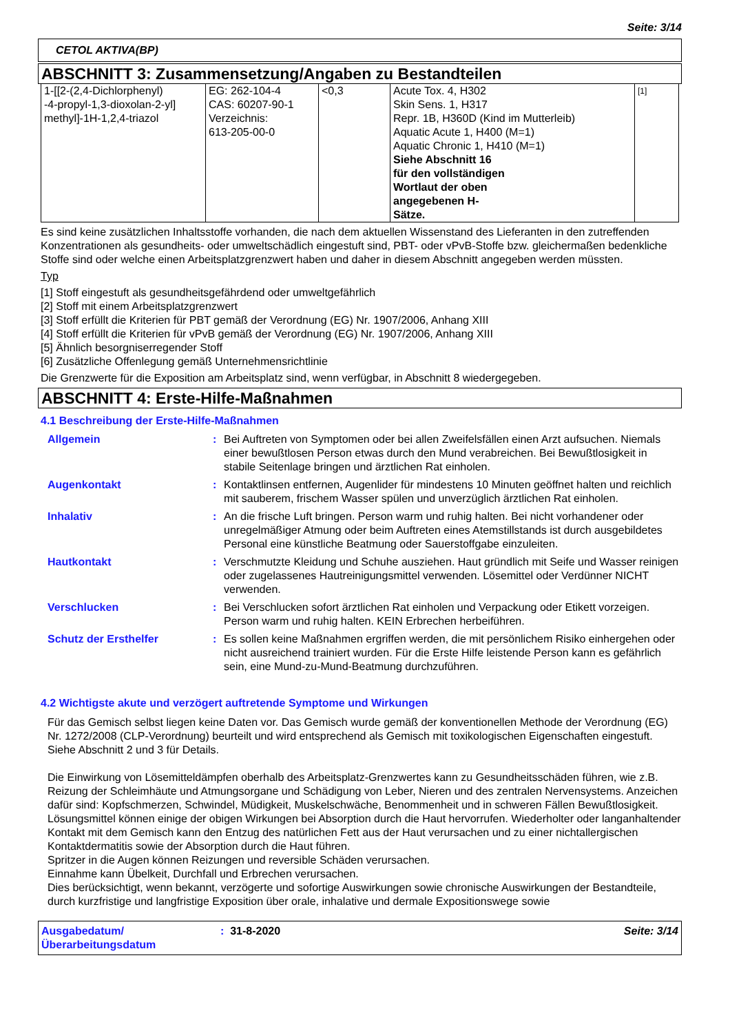Seite: 3/14
CETOL AKTIVA(BP)
ABSCHNITT 3: Zusammensetzung/Angaben zu Bestandteilen
| 1-[[2-(2,4-Dichlorphenyl) -4-propyl-1,3-dioxolan-2-yl] methyl]-1H-1,2,4-triazol | EG: 262-104-4 CAS: 60207-90-1 Verzeichnis: 613-205-00-0 | <0,3 | Acute Tox. 4, H302 Skin Sens. 1, H317 Repr. 1B, H360D (Kind im Mutterleib) Aquatic Acute 1, H400 (M=1) Aquatic Chronic 1, H410 (M=1) Siehe Abschnitt 16 für den vollständigen Wortlaut der oben angegebenen H- Sätze. | [1] |
Es sind keine zusätzlichen Inhaltsstoffe vorhanden, die nach dem aktuellen Wissenstand des Lieferanten in den zutreffenden Konzentrationen als gesundheits- oder umweltschädlich eingestuft sind, PBT- oder vPvB-Stoffe bzw. gleichermaßen bedenkliche Stoffe sind oder welche einen Arbeitsplatzgrenzwert haben und daher in diesem Abschnitt angegeben werden müssten.
Typ
[1] Stoff eingestuft als gesundheitsgefährdend oder umweltgefährlich
[2] Stoff mit einem Arbeitsplatzgrenzwert
[3] Stoff erfüllt die Kriterien für PBT gemäß der Verordnung (EG) Nr. 1907/2006, Anhang XIII
[4] Stoff erfüllt die Kriterien für vPvB gemäß der Verordnung (EG) Nr. 1907/2006, Anhang XIII
[5] Ähnlich besorgniserregender Stoff
[6] Zusätzliche Offenlegung gemäß Unternehmensrichtlinie
Die Grenzwerte für die Exposition am Arbeitsplatz sind, wenn verfügbar, in Abschnitt 8 wiedergegeben.
ABSCHNITT 4: Erste-Hilfe-Maßnahmen
4.1 Beschreibung der Erste-Hilfe-Maßnahmen
| Allgemein | : | Bei Auftreten von Symptomen oder bei allen Zweifelsfällen einen Arzt aufsuchen. Niemals einer bewußtlosen Person etwas durch den Mund verabreichen. Bei Bewußtlosigkeit in stabile Seitenlage bringen und ärztlichen Rat einholen. |
| Augenkontakt | : | Kontaktlinsen entfernen, Augenlider für mindestens 10 Minuten geöffnet halten und reichlich mit sauberem, frischem Wasser spülen und unverzüglich ärztlichen Rat einholen. |
| Inhalativ | : | An die frische Luft bringen. Person warm und ruhig halten. Bei nicht vorhandener oder unregelmäßiger Atmung oder beim Auftreten eines Atemstillstands ist durch ausgebildetes Personal eine künstliche Beatmung oder Sauerstoffgabe einzuleiten. |
| Hautkontakt | : | Verschmutzte Kleidung und Schuhe ausziehen. Haut gründlich mit Seife und Wasser reinigen oder zugelassenes Hautreinigungsmittel verwenden. Lösemittel oder Verdünner NICHT verwenden. |
| Verschlucken | : | Bei Verschlucken sofort ärztlichen Rat einholen und Verpackung oder Etikett vorzeigen. Person warm und ruhig halten. KEIN Erbrechen herbeiführen. |
| Schutz der Ersthelfer | : | Es sollen keine Maßnahmen ergriffen werden, die mit persönlichem Risiko einhergehen oder nicht ausreichend trainiert wurden. Für die Erste Hilfe leistende Person kann es gefährlich sein, eine Mund-zu-Mund-Beatmung durchzuführen. |
4.2 Wichtigste akute und verzögert auftretende Symptome und Wirkungen
Für das Gemisch selbst liegen keine Daten vor. Das Gemisch wurde gemäß der konventionellen Methode der Verordnung (EG) Nr. 1272/2008 (CLP-Verordnung) beurteilt und wird entsprechend als Gemisch mit toxikologischen Eigenschaften eingestuft. Siehe Abschnitt 2 und 3 für Details.
Die Einwirkung von Lösemitteldämpfen oberhalb des Arbeitsplatz-Grenzwertes kann zu Gesundheitsschäden führen, wie z.B. Reizung der Schleimhäute und Atmungsorgane und Schädigung von Leber, Nieren und des zentralen Nervensystems. Anzeichen dafür sind: Kopfschmerzen, Schwindel, Müdigkeit, Muskelschwäche, Benommenheit und in schweren Fällen Bewußtlosigkeit.
Lösungsmittel können einige der obigen Wirkungen bei Absorption durch die Haut hervorrufen. Wiederholter oder langanhaltender Kontakt mit dem Gemisch kann den Entzug des natürlichen Fett aus der Haut verursachen und zu einer nichtallergischen Kontaktdermatitis sowie der Absorption durch die Haut führen.
Spritzer in die Augen können Reizungen und reversible Schäden verursachen.
Einnahme kann Übelkeit, Durchfall und Erbrechen verursachen.
Dies berücksichtigt, wenn bekannt, verzögerte und sofortige Auswirkungen sowie chronische Auswirkungen der Bestandteile, durch kurzfristige und langfristige Exposition über orale, inhalative und dermale Expositionswege sowie
Ausgabedatum/
Überarbeitungsdatum
: 31-8-2020 Seite: 3/14